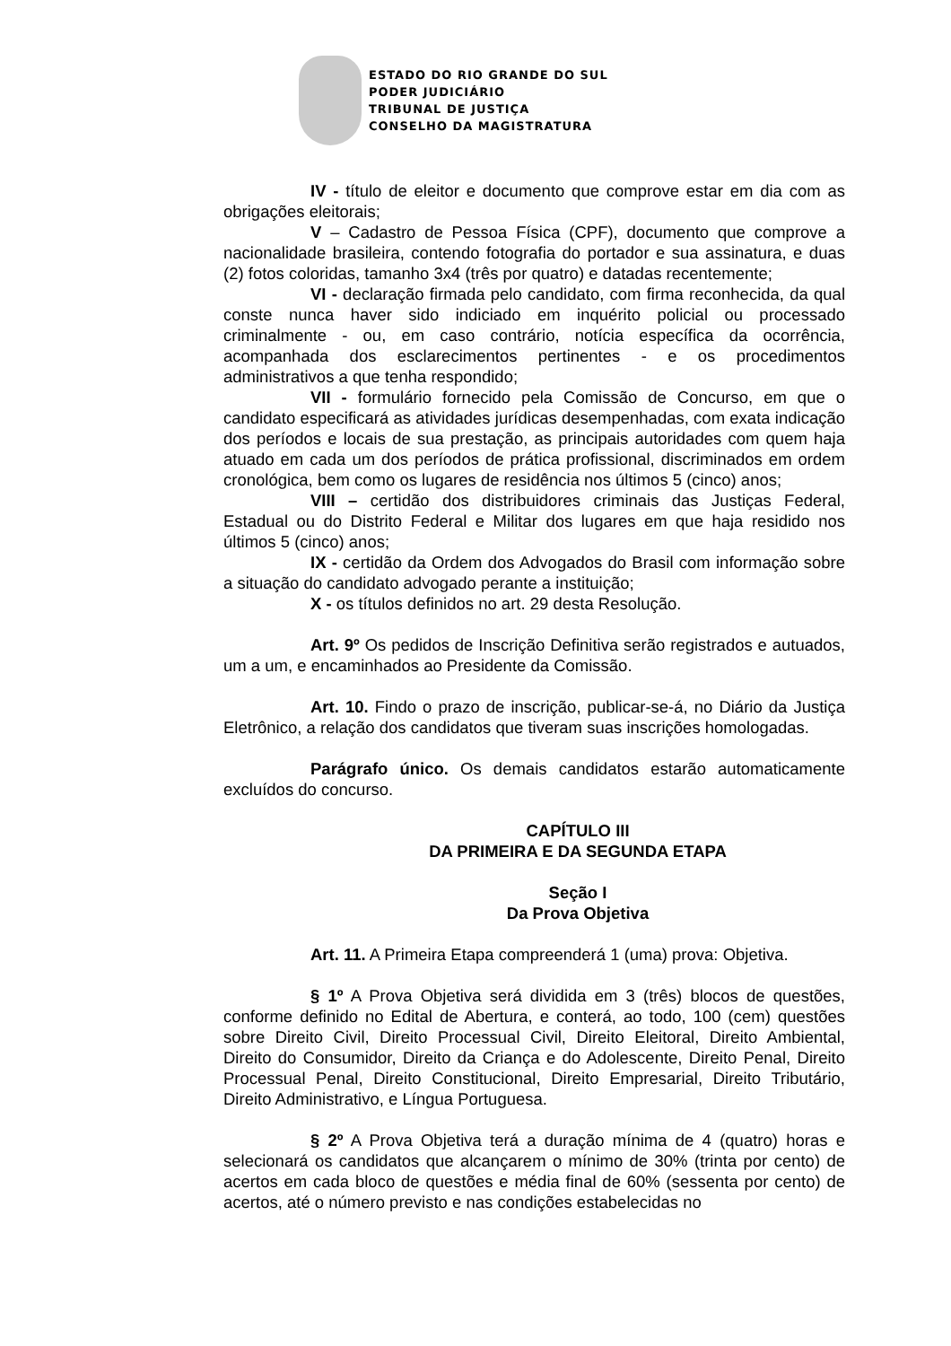ESTADO DO RIO GRANDE DO SUL
PODER JUDICIÁRIO
TRIBUNAL DE JUSTIÇA
CONSELHO DA MAGISTRATURA
IV - título de eleitor e documento que comprove estar em dia com as obrigações eleitorais;
V – Cadastro de Pessoa Física (CPF), documento que comprove a nacionalidade brasileira, contendo fotografia do portador e sua assinatura, e duas (2) fotos coloridas, tamanho 3x4 (três por quatro) e datadas recentemente;
VI - declaração firmada pelo candidato, com firma reconhecida, da qual conste nunca haver sido indiciado em inquérito policial ou processado criminalmente - ou, em caso contrário, notícia específica da ocorrência, acompanhada dos esclarecimentos pertinentes - e os procedimentos administrativos a que tenha respondido;
VII - formulário fornecido pela Comissão de Concurso, em que o candidato especificará as atividades jurídicas desempenhadas, com exata indicação dos períodos e locais de sua prestação, as principais autoridades com quem haja atuado em cada um dos períodos de prática profissional, discriminados em ordem cronológica, bem como os lugares de residência nos últimos 5 (cinco) anos;
VIII – certidão dos distribuidores criminais das Justiças Federal, Estadual ou do Distrito Federal e Militar dos lugares em que haja residido nos últimos 5 (cinco) anos;
IX - certidão da Ordem dos Advogados do Brasil com informação sobre a situação do candidato advogado perante a instituição;
X - os títulos definidos no art. 29 desta Resolução.
Art. 9º Os pedidos de Inscrição Definitiva serão registrados e autuados, um a um, e encaminhados ao Presidente da Comissão.
Art. 10. Findo o prazo de inscrição, publicar-se-á, no Diário da Justiça Eletrônico, a relação dos candidatos que tiveram suas inscrições homologadas.
Parágrafo único. Os demais candidatos estarão automaticamente excluídos do concurso.
CAPÍTULO III
DA PRIMEIRA E DA SEGUNDA ETAPA
Seção I
Da Prova Objetiva
Art. 11. A Primeira Etapa compreenderá 1 (uma) prova: Objetiva.
§ 1º A Prova Objetiva será dividida em 3 (três) blocos de questões, conforme definido no Edital de Abertura, e conterá, ao todo, 100 (cem) questões sobre Direito Civil, Direito Processual Civil, Direito Eleitoral, Direito Ambiental, Direito do Consumidor, Direito da Criança e do Adolescente, Direito Penal, Direito Processual Penal, Direito Constitucional, Direito Empresarial, Direito Tributário, Direito Administrativo, e Língua Portuguesa.
§ 2º A Prova Objetiva terá a duração mínima de 4 (quatro) horas e selecionará os candidatos que alcançarem o mínimo de 30% (trinta por cento) de acertos em cada bloco de questões e média final de 60% (sessenta por cento) de acertos, até o número previsto e nas condições estabelecidas no